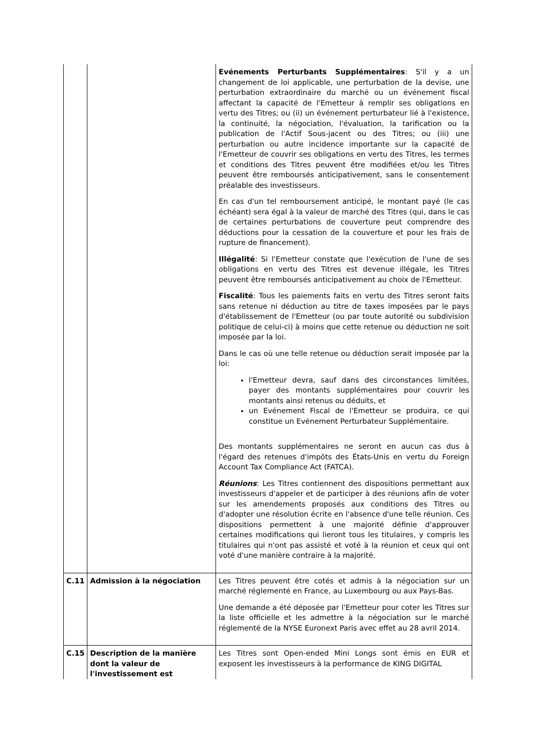| | | Evénements Perturbants Supplémentaires : S'il y a un changement de loi applicable, une perturbation de la devise, une perturbation extraordinaire du marché ou un événement fiscal affectant la capacité de l'Emetteur à remplir ses obligations en vertu des Titres; ou (ii) un événement perturbateur lié à l'existence, la continuité, la négociation, l'évaluation, la tarification ou la publication de l'Actif Sous-jacent ou des Titres; ou (iii) une perturbation ou autre incidence importante sur la capacité de l'Emetteur de couvrir ses obligations en vertu des Titres, les termes et conditions des Titres peuvent être modifiées et/ou les Titres peuvent être remboursés anticipativement, sans le consentement préalable des investisseurs. En cas d'un tel remboursement anticipé, le montant payé (le cas échéant) sera égal à la valeur de marché des Titres (qui, dans le cas de certaines perturbations de couverture peut comprendre des déductions pour la cessation de la couverture et pour les frais de rupture de financement). Illégalité : Si l'Emetteur constate que l'exécution de l'une de ses obligations en vertu des Titres est devenue illégale, les Titres peuvent être remboursés anticipativement au choix de l'Emetteur. Fiscalité : Tous les paiements faits en vertu des Titres seront faits sans retenue ni déduction au titre de taxes imposées par le pays d'établissement de l'Emetteur (ou par toute autorité ou subdivision politique de celui-ci) à moins que cette retenue ou déduction ne soit imposée par la loi. Dans le cas où une telle retenue ou déduction serait imposée par la loi: l'Emetteur devra, sauf dans des circonstances limitées, payer des montants supplémentaires pour couvrir les montants ainsi retenus ou déduits, et un Evénement Fiscal de l'Emetteur se produira, ce qui constitue un Evénement Perturbateur Supplémentaire. Des montants supplémentaires ne seront en aucun cas dus à l'égard des retenues d'impôts des États-Unis en vertu du Foreign Account Tax Compliance Act (FATCA). Réunions : Les Titres contiennent des dispositions permettant aux investisseurs d'appeler et de participer à des réunions afin de voter sur les amendements proposés aux conditions des Titres ou d'adopter une résolution écrite en l'absence d'une telle réunion. Ces dispositions permettent à une majorité définie d'approuver certaines modifications qui lieront tous les titulaires, y compris les titulaires qui n'ont pas assisté et voté à la réunion et ceux qui ont voté d'une manière contraire à la majorité. |
| C.11 | Admission à la négociation | Les Titres peuvent être cotés et admis à la négociation sur un marché réglementé en France, au Luxembourg ou aux Pays-Bas. Une demande a été déposée par l'Emetteur pour coter les Titres sur la liste officielle et les admettre à la négociation sur le marché réglementé de la NYSE Euronext Paris avec effet au 28 avril 2014. |
| C.15 | Description de la manière dont la valeur de l'investissement est | Les Titres sont Open-ended Mini Longs sont émis en EUR et exposent les investisseurs à la performance de KING DIGITAL |